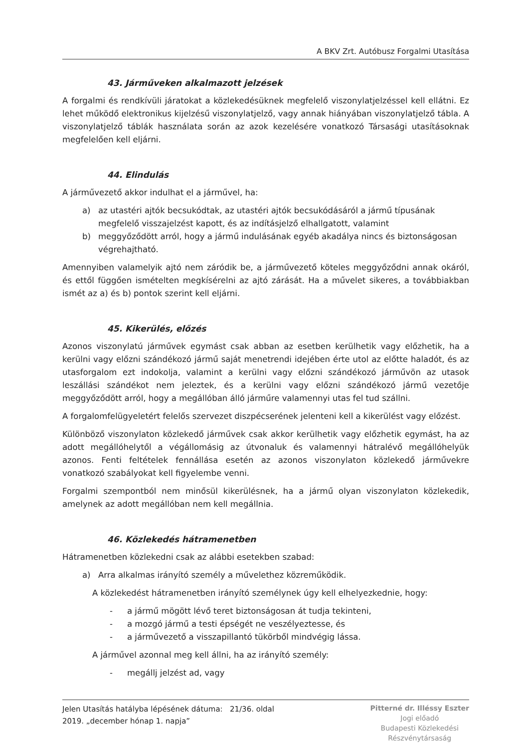A BKV Zrt. Autóbusz Forgalmi Utasítása
43. Járműveken alkalmazott jelzések
A forgalmi és rendkívüli járatokat a közlekedésüknek megfelelő viszonylatjelzéssel kell ellátni. Ez lehet működő elektronikus kijelzésű viszonylatjelző, vagy annak hiányában viszonylatjelző tábla. A viszonylatjelző táblák használata során az azok kezelésére vonatkozó Társasági utasításoknak megfelelően kell eljárni.
44. Elindulás
A járművezető akkor indulhat el a járművel, ha:
a) az utastéri ajtók becsukódtak, az utastéri ajtók becsukódásáról a jármű típusának megfelelő visszajelzést kapott, és az indításjelző elhallgatott, valamint
b) meggyőződött arról, hogy a jármű indulásának egyéb akadálya nincs és biztonságosan végrehajtható.
Amennyiben valamelyik ajtó nem záródik be, a járművezető köteles meggyőződni annak okáról, és ettől függően ismételten megkísérelni az ajtó zárását. Ha a művelet sikeres, a továbbiakban ismét az a) és b) pontok szerint kell eljárni.
45. Kikerülés, előzés
Azonos viszonylatú járművek egymást csak abban az esetben kerülhetik vagy előzhetik, ha a kerülni vagy előzni szándékozó jármű saját menetrendi idejében érte utol az előtte haladót, és az utasforgalom ezt indokolja, valamint a kerülni vagy előzni szándékozó járművön az utasok leszállási szándékot nem jeleztek, és a kerülni vagy előzni szándékozó jármű vezetője meggyőződött arról, hogy a megállóban álló járműre valamennyi utas fel tud szállni.
A forgalomfelügyeletért felelős szervezet diszpécserének jelenteni kell a kikerülést vagy előzést.
Különböző viszonylaton közlekedő járművek csak akkor kerülhetik vagy előzhetik egymást, ha az adott megállóhelytől a végállomásig az útvonaluk és valamennyi hátralévő megállóhelyük azonos. Fenti feltételek fennállása esetén az azonos viszonylaton közlekedő járművekre vonatkozó szabályokat kell figyelembe venni.
Forgalmi szempontból nem minősül kikerülésnek, ha a jármű olyan viszonylaton közlekedik, amelynek az adott megállóban nem kell megállnia.
46. Közlekedés hátramenetben
Hátramenetben közlekedni csak az alábbi esetekben szabad:
a) Arra alkalmas irányító személy a művelethez közreműködik.
A közlekedést hátramenetben irányító személynek úgy kell elhelyezkednie, hogy:
- a jármű mögött lévő teret biztonságosan át tudja tekinteni,
- a mozgó jármű a testi épségét ne veszélyeztesse, és
- a járművezető a visszapillantó tükörből mindvégig lássa.
A járművel azonnal meg kell állni, ha az irányító személy:
- megállj jelzést ad, vagy
Jelen Utasítás hatályba lépésének dátuma: 21/36. oldal
2019. „december hónap 1. napja”
Pitterné dr. Illéssy Eszter
Jogi előadó
Budapesti Közlekedési
Részvénytársaság